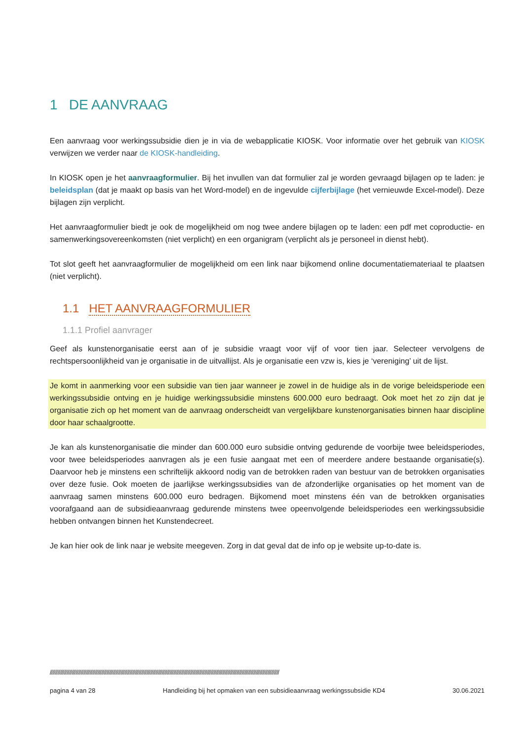1 DE AANVRAAG
Een aanvraag voor werkingssubsidie dien je in via de webapplicatie KIOSK. Voor informatie over het gebruik van KIOSK verwijzen we verder naar de KIOSK-handleiding.
In KIOSK open je het aanvraagformulier. Bij het invullen van dat formulier zal je worden gevraagd bijlagen op te laden: je beleidsplan (dat je maakt op basis van het Word-model) en de ingevulde cijferbijlage (het vernieuwde Excel-model). Deze bijlagen zijn verplicht.
Het aanvraagformulier biedt je ook de mogelijkheid om nog twee andere bijlagen op te laden: een pdf met coproductie- en samenwerkingsovereenkomsten (niet verplicht) en een organigram (verplicht als je personeel in dienst hebt).
Tot slot geeft het aanvraagformulier de mogelijkheid om een link naar bijkomend online documentatiemateriaal te plaatsen (niet verplicht).
1.1 HET AANVRAAGFORMULIER
1.1.1 Profiel aanvrager
Geef als kunstenorganisatie eerst aan of je subsidie vraagt voor vijf of voor tien jaar. Selecteer vervolgens de rechtspersoonlijkheid van je organisatie in de uitvallijst. Als je organisatie een vzw is, kies je ‘vereniging’ uit de lijst.
Je komt in aanmerking voor een subsidie van tien jaar wanneer je zowel in de huidige als in de vorige beleidsperiode een werkingssubsidie ontving en je huidige werkingssubsidie minstens 600.000 euro bedraagt. Ook moet het zo zijn dat je organisatie zich op het moment van de aanvraag onderscheidt van vergelijkbare kunstenorganisaties binnen haar discipline door haar schaalgrootte.
Je kan als kunstenorganisatie die minder dan 600.000 euro subsidie ontving gedurende de voorbije twee beleidsperiodes, voor twee beleidsperiodes aanvragen als je een fusie aangaat met een of meerdere andere bestaande organisatie(s). Daarvoor heb je minstens een schriftelijk akkoord nodig van de betrokken raden van bestuur van de betrokken organisaties over deze fusie. Ook moeten de jaarlijkse werkingssubsidies van de afzonderlijke organisaties op het moment van de aanvraag samen minstens 600.000 euro bedragen. Bijkomend moet minstens één van de betrokken organisaties voorafgaand aan de subsidieaanvraag gedurende minstens twee opeenvolgende beleidsperiodes een werkingssubsidie hebben ontvangen binnen het Kunstendecreet.
Je kan hier ook de link naar je website meegeven. Zorg in dat geval dat de info op je website up-to-date is.
//////////////////////////////////////////////////////////////////////////////////////////////////////////////////////////////////////////////////////////////////////////////////
pagina 4 van 28 Handleiding bij het opmaken van een subsidieaanvraag werkingssubsidie KD4 30.06.2021